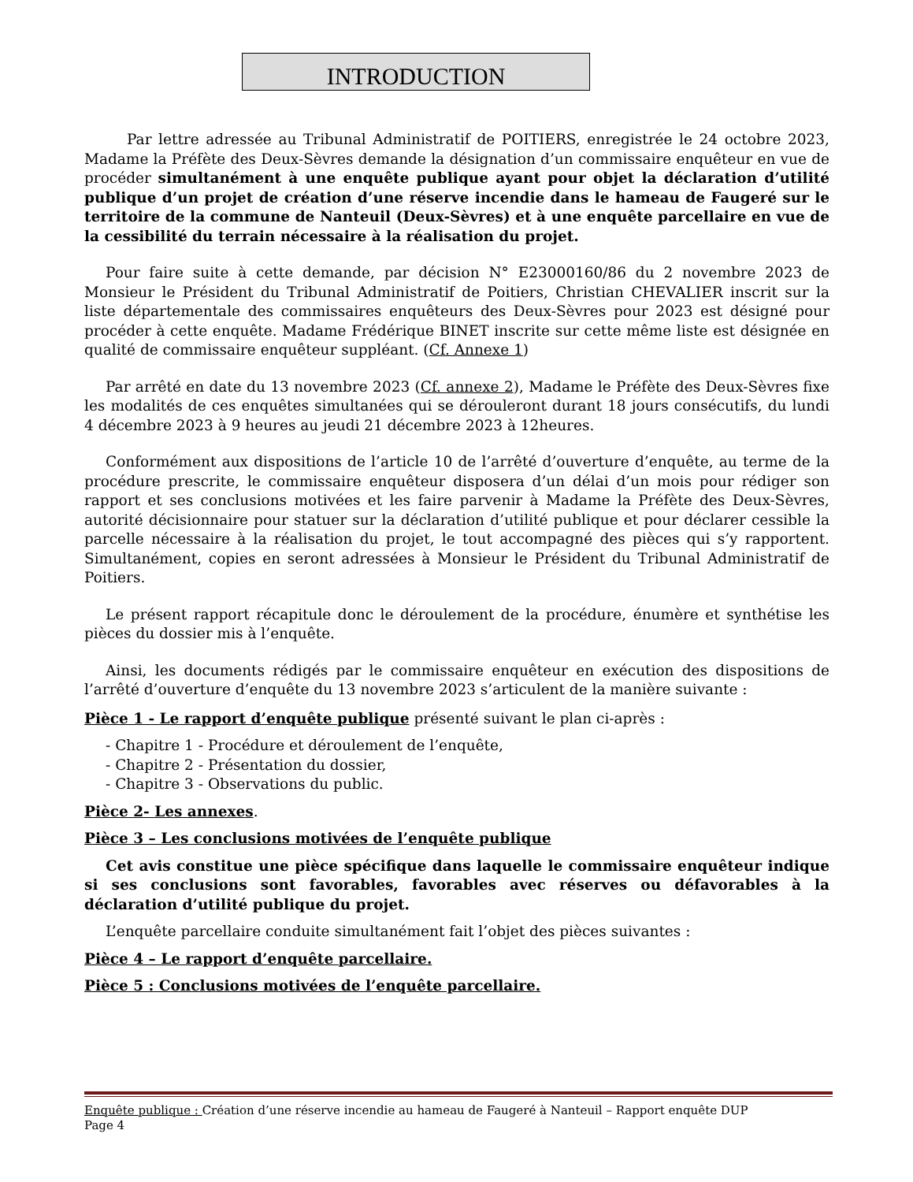INTRODUCTION
Par lettre adressée au Tribunal Administratif de POITIERS, enregistrée le 24 octobre 2023, Madame la Préfète des Deux-Sèvres demande la désignation d’un commissaire enquêteur en vue de procéder simultanément à une enquête publique ayant pour objet la déclaration d’utilité publique d’un projet de création d’une réserve incendie dans le hameau de Faugeré sur le territoire de la commune de Nanteuil (Deux-Sèvres) et à une enquête parcellaire en vue de la cessibilité du terrain nécessaire à la réalisation du projet.
Pour faire suite à cette demande, par décision N° E23000160/86 du 2 novembre 2023 de Monsieur le Président du Tribunal Administratif de Poitiers, Christian CHEVALIER inscrit sur la liste départementale des commissaires enquêteurs des Deux-Sèvres pour 2023 est désigné pour procéder à cette enquête. Madame Frédérique BINET inscrite sur cette même liste est désignée en qualité de commissaire enquêteur suppléant. (Cf. Annexe 1)
Par arrêté en date du 13 novembre 2023 (Cf. annexe 2), Madame le Préfète des Deux-Sèvres fixe les modalités de ces enquêtes simultanées qui se dérouleront durant 18 jours consécutifs, du lundi 4 décembre 2023 à 9 heures au jeudi 21 décembre 2023 à 12heures.
Conformément aux dispositions de l’article 10 de l’arrêté d’ouverture d’enquête, au terme de la procédure prescrite, le commissaire enquêteur disposera d’un délai d’un mois pour rédiger son rapport et ses conclusions motivées et les faire parvenir à Madame la Préfète des Deux-Sèvres, autorité décisionnaire pour statuer sur la déclaration d’utilité publique et pour déclarer cessible la parcelle nécessaire à la réalisation du projet, le tout accompagné des pièces qui s’y rapportent. Simultanément, copies en seront adressées à Monsieur le Président du Tribunal Administratif de Poitiers.
Le présent rapport récapitule donc le déroulement de la procédure, énumère et synthétise les pièces du dossier mis à l’enquête.
Ainsi, les documents rédigés par le commissaire enquêteur en exécution des dispositions de l’arrêté d’ouverture d’enquête du 13 novembre 2023 s’articulent de la manière suivante :
Pièce 1 - Le rapport d’enquête publique présenté suivant le plan ci-après :
- Chapitre 1 - Procédure et déroulement de l’enquête,
- Chapitre 2 - Présentation du dossier,
- Chapitre 3 - Observations du public.
Pièce 2- Les annexes.
Pièce 3 – Les conclusions motivées de l’enquête publique
Cet avis constitue une pièce spécifique dans laquelle le commissaire enquêteur indique si ses conclusions sont favorables, favorables avec réserves ou défavorables à la déclaration d’utilité publique du projet.
L’enquête parcellaire conduite simultanément fait l’objet des pièces suivantes :
Pièce 4 – Le rapport d’enquête parcellaire.
Pièce 5 : Conclusions motivées de l’enquête parcellaire.
Enquête publique : Création d’une réserve incendie au hameau de Faugeré à Nanteuil – Rapport enquête DUP
Page 4